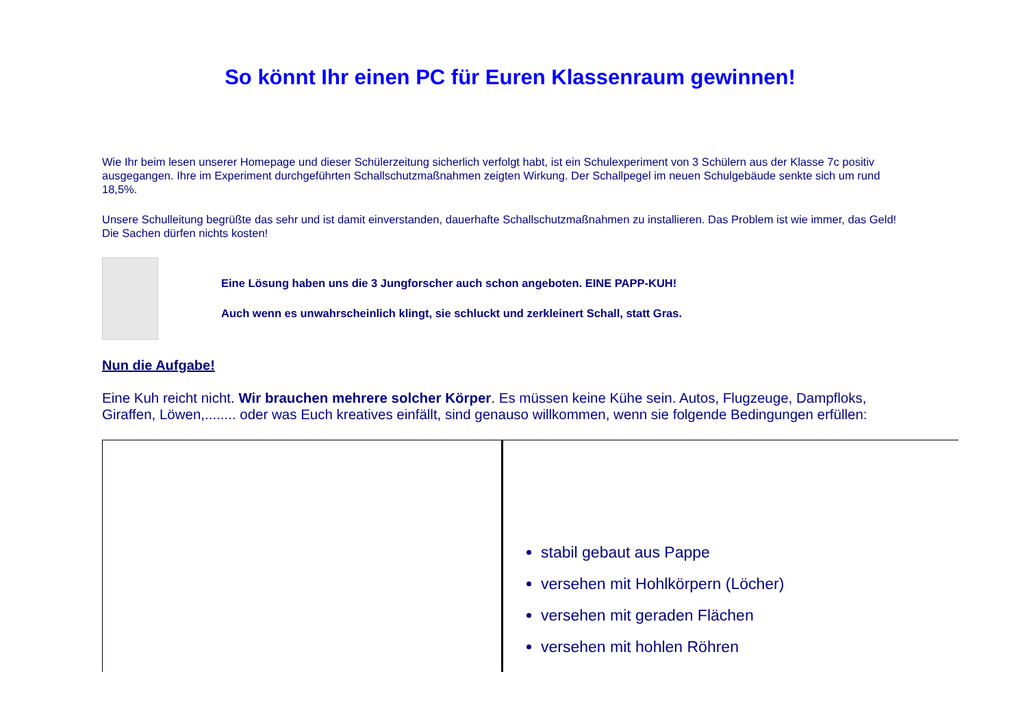So könnt Ihr einen PC für Euren Klassenraum gewinnen!
Wie Ihr beim lesen unserer Homepage und dieser Schülerzeitung sicherlich verfolgt habt, ist ein Schulexperiment von 3 Schülern aus der Klasse 7c positiv ausgegangen. Ihre im Experiment durchgeführten Schallschutzmaßnahmen zeigten Wirkung. Der Schallpegel im neuen Schulgebäude senkte sich um rund 18,5%.
Unsere Schulleitung begrüßte das sehr und ist damit einverstanden, dauerhafte Schallschutzmaßnahmen zu installieren. Das Problem ist wie immer, das Geld! Die Sachen dürfen nichts kosten!
Eine Lösung haben uns die 3 Jungforscher auch schon angeboten. EINE PAPP-KUH!
Auch wenn es unwahrscheinlich klingt, sie schluckt und zerkleinert Schall, statt Gras.
Nun die Aufgabe!
Eine Kuh reicht nicht. Wir brauchen mehrere solcher Körper. Es müssen keine Kühe sein. Autos, Flugzeuge, Dampfloks, Giraffen, Löwen,........ oder was Euch kreatives einfällt, sind genauso willkommen, wenn sie folgende Bedingungen erfüllen:
stabil gebaut aus Pappe
versehen mit Hohlkörpern (Löcher)
versehen mit geraden Flächen
versehen mit hohlen Röhren